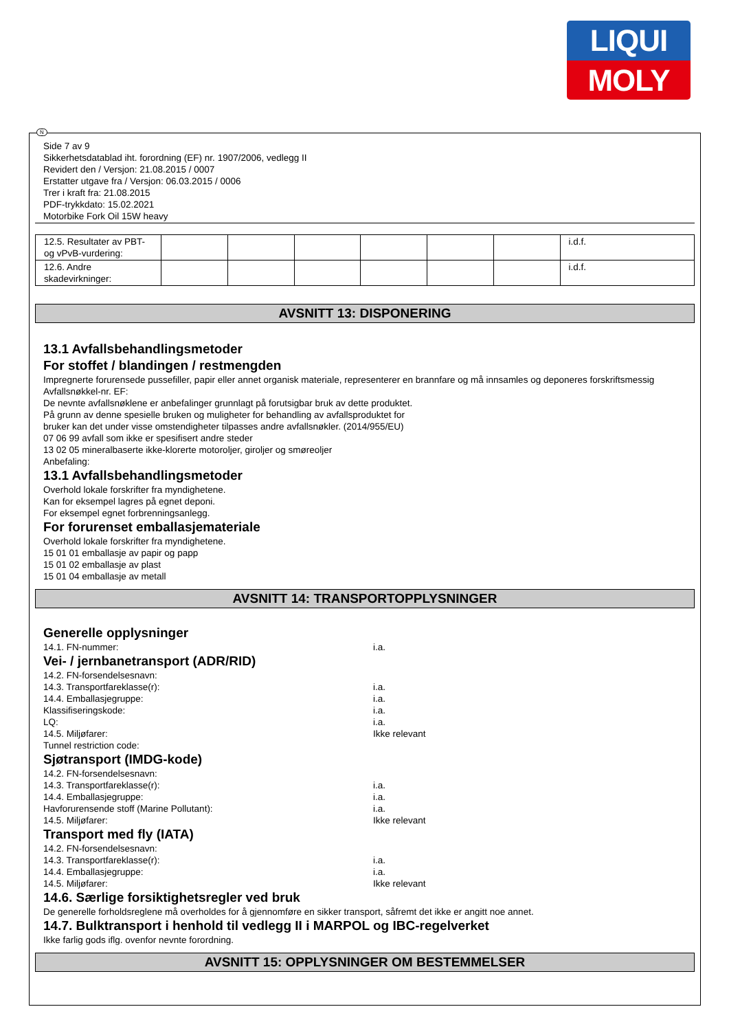LIQUI
MOLY
N
Side 7 av 9
Sikkerhetsdatablad iht. forordning (EF) nr. 1907/2006, vedlegg II
Revidert den / Versjon: 21.08.2015 / 0007
Erstatter utgave fra / Versjon: 06.03.2015 / 0006
Trer i kraft fra: 21.08.2015
PDF-trykkdato: 15.02.2021
Motorbike Fork Oil 15W heavy
| 12.5. Resultater av PBT-og vPvB-vurdering: | | | | | | | i.d.f. |
| 12.6. Andre skadevirkninger: | | | | | | | i.d.f. |
AVSNITT 13: DISPONERING
13.1 Avfallsbehandlingsmetoder
For stoffet / blandingen / restmengden
Impregnerte forurensede pussefiller, papir eller annet organisk materiale, representerer en brannfare og må innsamles og deponeres forskriftsmessig
Avfallsnøkkel-nr. EF:
De nevnte avfallsnøklene er anbefalinger grunnlagt på forutsigbar bruk av dette produktet.
På grunn av denne spesielle bruken og muligheter for behandling av avfallsproduktet for
bruker kan det under visse omstendigheter tilpasses andre avfallsnøkler. (2014/955/EU)
07 06 99 avfall som ikke er spesifisert andre steder
13 02 05 mineralbaserte ikke-klorerte motoroljer, giroljer og smøreoljer
Anbefaling:
13.1 Avfallsbehandlingsmetoder
Overhold lokale forskrifter fra myndighetene.
Kan for eksempel lagres på egnet deponi.
For eksempel egnet forbrenningsanlegg.
For forurenset emballasjemateriale
Overhold lokale forskrifter fra myndighetene.
15 01 01 emballasje av papir og papp
15 01 02 emballasje av plast
15 01 04 emballasje av metall
AVSNITT 14: TRANSPORTOPPLYSNINGER
Generelle opplysninger
14.1. FN-nummer: i.a.
Vei- / jernbanetransport (ADR/RID)
14.2. FN-forsendelsesnavn:
14.3. Transportfareklasse(r): i.a.
14.4. Emballasjegruppe: i.a.
Klassifiseringskode: i.a.
LQ: i.a.
14.5. Miljøfarer: Ikke relevant
Tunnel restriction code:
Sjøtransport (IMDG-kode)
14.2. FN-forsendelsesnavn:
14.3. Transportfareklasse(r): i.a.
14.4. Emballasjegruppe: i.a.
Havforurensende stoff (Marine Pollutant): i.a.
14.5. Miljøfarer: Ikke relevant
Transport med fly (IATA)
14.2. FN-forsendelsesnavn:
14.3. Transportfareklasse(r): i.a.
14.4. Emballasjegruppe: i.a.
14.5. Miljøfarer: Ikke relevant
14.6. Særlige forsiktighetsregler ved bruk
De generelle forholdsreglene må overholdes for å gjennomføre en sikker transport, såfremt det ikke er angitt noe annet.
14.7. Bulktransport i henhold til vedlegg II i MARPOL og IBC-regelverket
Ikke farlig gods iflg. ovenfor nevnte forordning.
AVSNITT 15: OPPLYSNINGER OM BESTEMMELSER